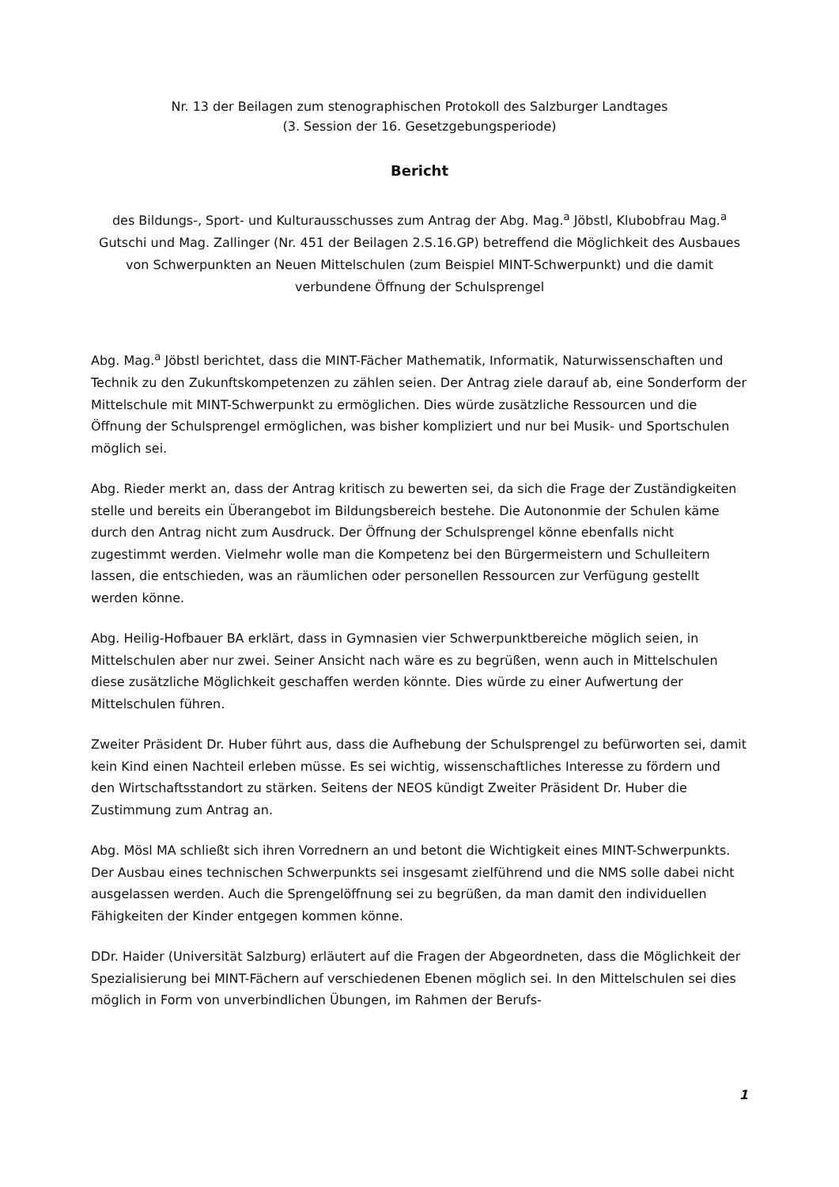Nr. 13 der Beilagen zum stenographischen Protokoll des Salzburger Landtages
(3. Session der 16. Gesetzgebungsperiode)
Bericht
des Bildungs-, Sport- und Kulturausschusses zum Antrag der Abg. Mag.<sup>a</sup> Jöbstl, Klubobfrau Mag.<sup>a</sup> Gutschi und Mag. Zallinger (Nr. 451 der Beilagen 2.S.16.GP) betreffend die Möglichkeit des Ausbaues von Schwerpunkten an Neuen Mittelschulen (zum Beispiel MINT-Schwerpunkt) und die damit verbundene Öffnung der Schulsprengel
Abg. Mag.<sup>a</sup> Jöbstl berichtet, dass die MINT-Fächer Mathematik, Informatik, Naturwissenschaften und Technik zu den Zukunftskompetenzen zu zählen seien. Der Antrag ziele darauf ab, eine Sonderform der Mittelschule mit MINT-Schwerpunkt zu ermöglichen. Dies würde zusätzliche Ressourcen und die Öffnung der Schulsprengel ermöglichen, was bisher kompliziert und nur bei Musik- und Sportschulen möglich sei.
Abg. Rieder merkt an, dass der Antrag kritisch zu bewerten sei, da sich die Frage der Zuständigkeiten stelle und bereits ein Überangebot im Bildungsbereich bestehe. Die Autononmie der Schulen käme durch den Antrag nicht zum Ausdruck. Der Öffnung der Schulsprengel könne ebenfalls nicht zugestimmt werden. Vielmehr wolle man die Kompetenz bei den Bürgermeistern und Schulleitern lassen, die entschieden, was an räumlichen oder personellen Ressourcen zur Verfügung gestellt werden könne.
Abg. Heilig-Hofbauer BA erklärt, dass in Gymnasien vier Schwerpunktbereiche möglich seien, in Mittelschulen aber nur zwei. Seiner Ansicht nach wäre es zu begrüßen, wenn auch in Mittelschulen diese zusätzliche Möglichkeit geschaffen werden könnte. Dies würde zu einer Aufwertung der Mittelschulen führen.
Zweiter Präsident Dr. Huber führt aus, dass die Aufhebung der Schulsprengel zu befürworten sei, damit kein Kind einen Nachteil erleben müsse. Es sei wichtig, wissenschaftliches Interesse zu fördern und den Wirtschaftsstandort zu stärken. Seitens der NEOS kündigt Zweiter Präsident Dr. Huber die Zustimmung zum Antrag an.
Abg. Mösl MA schließt sich ihren Vorrednern an und betont die Wichtigkeit eines MINT-Schwerpunkts. Der Ausbau eines technischen Schwerpunkts sei insgesamt zielführend und die NMS solle dabei nicht ausgelassen werden. Auch die Sprengelöffnung sei zu begrüßen, da man damit den individuellen Fähigkeiten der Kinder entgegen kommen könne.
DDr. Haider (Universität Salzburg) erläutert auf die Fragen der Abgeordneten, dass die Möglichkeit der Spezialisierung bei MINT-Fächern auf verschiedenen Ebenen möglich sei. In den Mittelschulen sei dies möglich in Form von unverbindlichen Übungen, im Rahmen der Berufs-
1